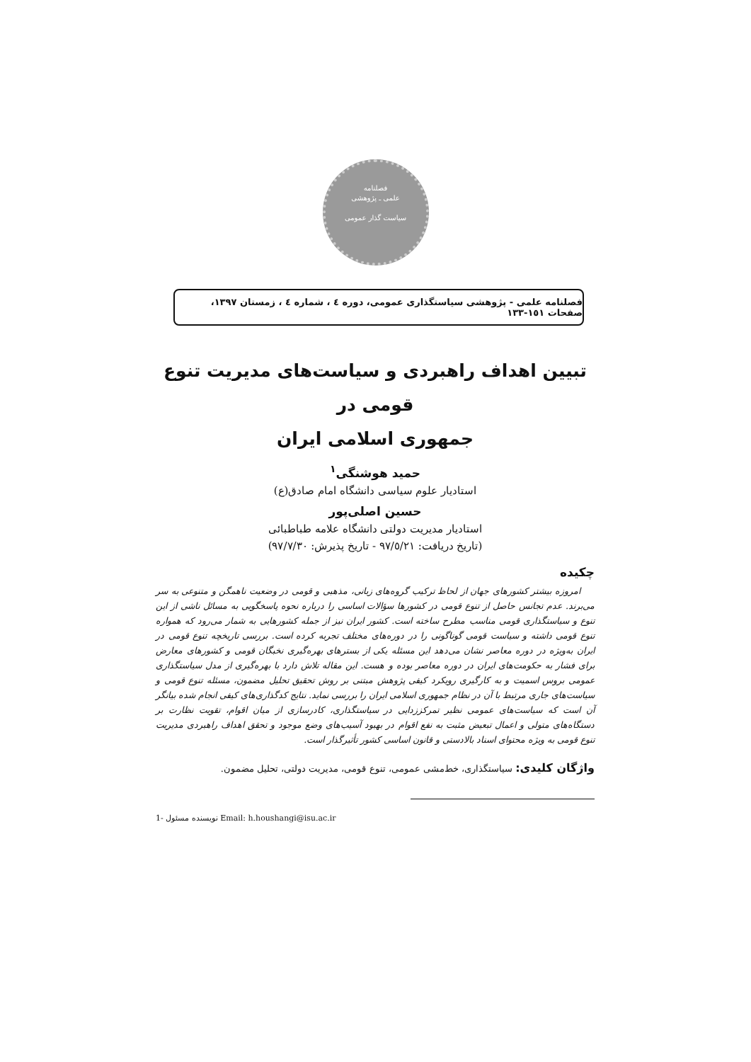فصلنامه
علمی ـ پژوهشی
سیاست گذار عمومی
فصلنامه علمی - پژوهشی سیاستگذاری عمومی، دوره ٤ ، شماره ٤ ، زمستان ١٣٩٧، صفحات ١٥١-١٣٣
تبیین اهداف راهبردی و سیاست‌های مدیریت تنوع قومی در
جمهوری اسلامی ایران
حمید هوشنگی<sup>١</sup>
استادیار علوم سیاسی دانشگاه امام صادق(ع)
حسین اصلی‌پور
استادیار مدیریت دولتی دانشگاه علامه طباطبائی
(تاریخ دریافت: ٩٧/٥/٢١ - تاریخ پذیرش: ٩٧/٧/٣٠)
چکیده
امروزه بیشتر کشورهای جهان از لحاظ ترکیب گروه‌های زبانی، مذهبی و قومی در وضعیت ناهمگن و متنوعی به سر می‌برند. عدم تجانس حاصل از تنوع قومی در کشورها سؤالات اساسی را درباره نحوه پاسخگویی به مسائل ناشی از این تنوع و سیاستگذاری قومی مناسب مطرح ساخته است. کشور ایران نیز از جمله کشورهایی به شمار می‌رود که همواره تنوع قومی داشته و سیاست قومی گوناگونی را در دوره‌های مختلف تجربه کرده است. بررسی تاریخچه تنوع قومی در ایران به‌ویژه در دوره معاصر نشان می‌دهد این مسئله یکی از بسترهای بهره‌گیری نخبگان قومی و کشورهای معارض برای فشار به حکومت‌های ایران در دوره معاصر بوده و هست. این مقاله تلاش دارد با بهره‌گیری از مدل سیاستگذاری عمومی بروس اسمیت و به کارگیری رویکرد کیفی پژوهش مبتنی بر روش تحقیق تحلیل مضمون، مسئله تنوع قومی و سیاست‌های جاری مرتبط با آن در نظام جمهوری اسلامی ایران را بررسی نماید. نتایج کدگذاری‌های کیفی انجام شده بیانگر آن است که سیاست‌های عمومی نظیر تمرکززدایی در سیاستگذاری، کادرسازی از میان اقوام، تقویت نظارت بر دستگاه‌های متولی و اعمال تبعیض مثبت به نفع اقوام در بهبود آسیب‌های وضع موجود و تحقق اهداف راهبردی مدیریت تنوع قومی به ویژه محتوای اسناد بالادستی و قانون اساسی کشور تأثیرگذار است.
واژگان کلیدی: سیاستگذاری، خط‌مشی عمومی، تنوع قومی، مدیریت دولتی، تحلیل مضمون.
1- نویسنده مسئول Email: h.houshangi@isu.ac.ir